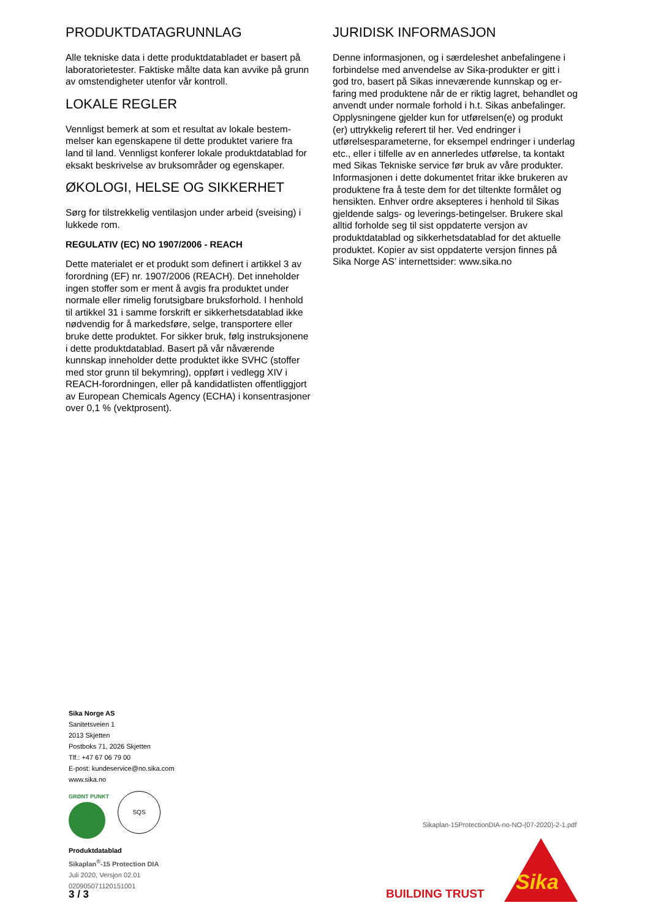PRODUKTDATAGRUNNLAG
Alle tekniske data i dette produktdatabladet er basert på laboratorietester. Faktiske målte data kan avvike på grunn av omstendigheter utenfor vår kontroll.
LOKALE REGLER
Vennligst bemerk at som et resultat av lokale bestem­melser kan egenskapene til dette produktet variere fra land til land. Vennligst konferer lokale produktdata­blad for eksakt beskrivelse av bruksområder og egen­skaper.
ØKOLOGI, HELSE OG SIKKERHET
Sørg for tilstrekkelig ventilasjon under arbeid (svei­sing) i lukkede rom.
REGULATIV (EC) NO 1907/2006 - REACH
Dette materialet er et produkt som definert i artikkel 3 av forordning (EF) nr. 1907/2006 (REACH). Det inne­holder ingen stoffer som er ment å avgis fra produktet under normale eller rimelig forutsigbare bruksforhold. I henhold til artikkel 31 i samme forskrift er sikkerhets­datablad ikke nødvendig for å markedsføre, selge, transportere eller bruke dette produktet. For sikker bruk, følg instruksjonene i dette produktdatablad. Basert på vår nåværende kunnskap inneholder dette produktet ikke SVHC (stoffer med stor grunn til bekymring), oppført i vedlegg XIV i REACH-forordnin­gen, eller på kandidatlisten offentliggjort av European Chemicals Agency (ECHA) i konsentrasjoner over 0,1 % (vektprosent).
JURIDISK INFORMASJON
Denne informasjonen, og i særdeleshet anbefalingene i forbindelse med anvendelse av Sika-produkter er gitt i god tro, basert på Sikas inneværende kunnskap og er­faring med produktene når de er riktig lagret, behand­let og anvendt under normale forhold i h.t. Sikas anbe­falinger. Opplysningene gjelder kun for utførelsen(e) og produkt (er) uttrykkelig referert til her. Ved endrin­ger i utførelsesparameterne, for eksempel endringer i underlag etc., eller i tilfelle av en annerledes utførelse, ta kontakt med Sikas Tekniske service før bruk av våre produkter. Informasjonen i dette dokumentet fritar ikke brukeren av produktene fra å teste dem for det tiltenkte formålet og hensikten. Enhver ordre aksepte­res i henhold til Sikas gjeldende salgs- og leverings-be­tingelser. Brukere skal alltid forholde seg til sist oppda­terte versjon av produktdatablad og sikkerhetsdata­blad for det aktuelle produktet. Kopier av sist oppda­terte versjon finnes på Sika Norge AS’ internettsider: www.sika.no
Sika Norge AS
Sanitetsveien 1
2013 Skjetten
Postboks 71, 2026 Skjetten
Tlf.: +47 67 06 79 00
E-post: kundeservice@no.sika.com
www.sika.no
GRØNT PUNKT
SQS
Produktdatablad
Sikaplan<sup>®</sup>-15 Protection DIA
Juli 2020, Versjon 02.01
020905071120151001
Sikaplan-15ProtectionDIA-no-NO-(07-2020)-2-1.pdf
3 / 3 BUILDING TRUST Sika